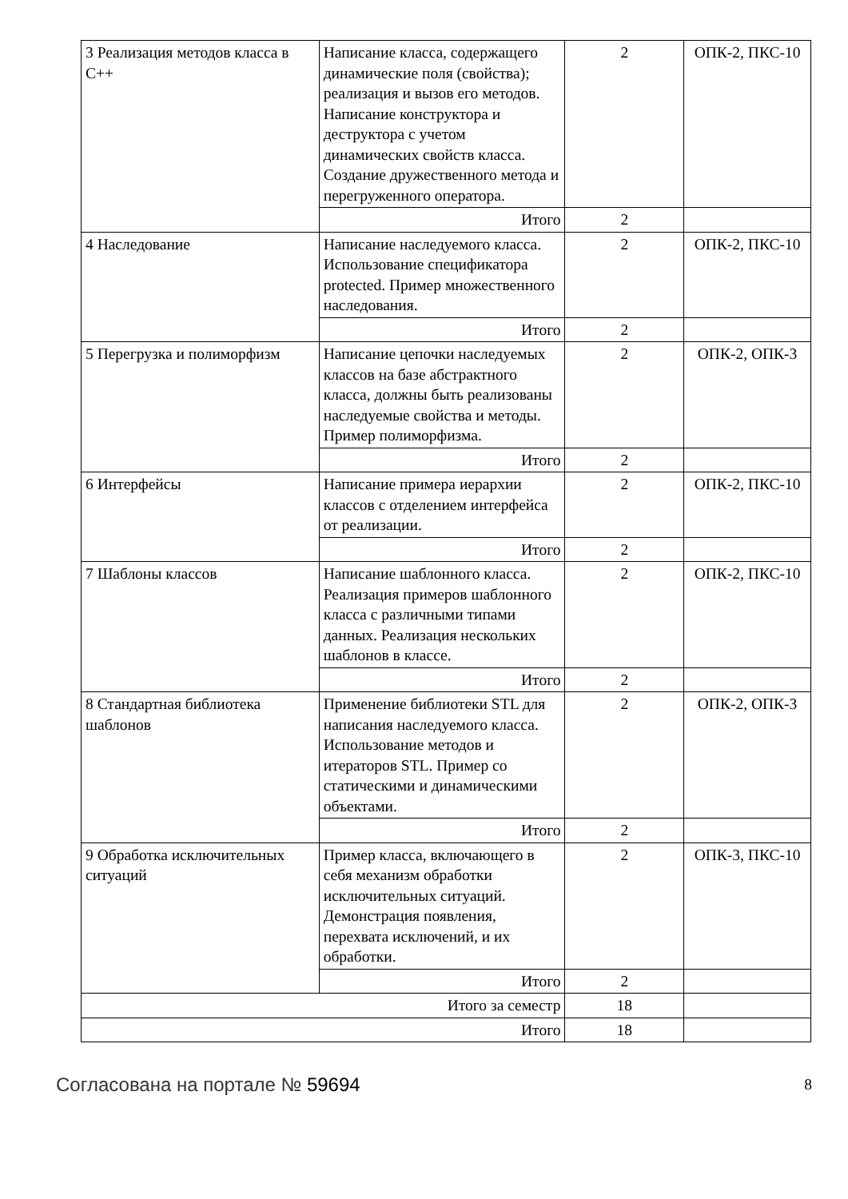| 3 Реализация методов класса в C++ | Написание класса, содержащего динамические поля (свойства); реализация и вызов его методов. Написание конструктора и деструктора с учетом динамических свойств класса. Создание дружественного метода и перегруженного оператора. | 2 | ОПК-2, ПКС-10 |
| | Итого | 2 | |
| 4 Наследование | Написание наследуемого класса. Использование спецификатора protected. Пример множественного наследования. | 2 | ОПК-2, ПКС-10 |
| | Итого | 2 | |
| 5 Перегрузка и полиморфизм | Написание цепочки наследуемых классов на базе абстрактного класса, должны быть реализованы наследуемые свойства и методы. Пример полиморфизма. | 2 | ОПК-2, ОПК-3 |
| | Итого | 2 | |
| 6 Интерфейсы | Написание примера иерархии классов с отделением интерфейса от реализации. | 2 | ОПК-2, ПКС-10 |
| | Итого | 2 | |
| 7 Шаблоны классов | Написание шаблонного класса. Реализация примеров шаблонного класса с различными типами данных. Реализация нескольких шаблонов в классе. | 2 | ОПК-2, ПКС-10 |
| | Итого | 2 | |
| 8 Стандартная библиотека шаблонов | Применение библиотеки STL для написания наследуемого класса. Использование методов и итераторов STL. Пример со статическими и динамическими объектами. | 2 | ОПК-2, ОПК-3 |
| | Итого | 2 | |
| 9 Обработка исключительных ситуаций | Пример класса, включающего в себя механизм обработки исключительных ситуаций. Демонстрация появления, перехвата исключений, и их обработки. | 2 | ОПК-3, ПКС-10 |
| | Итого | 2 | |
| Итого за семестр | | 18 | |
| Итого | | 18 | |
Согласована на портале № 59694 8